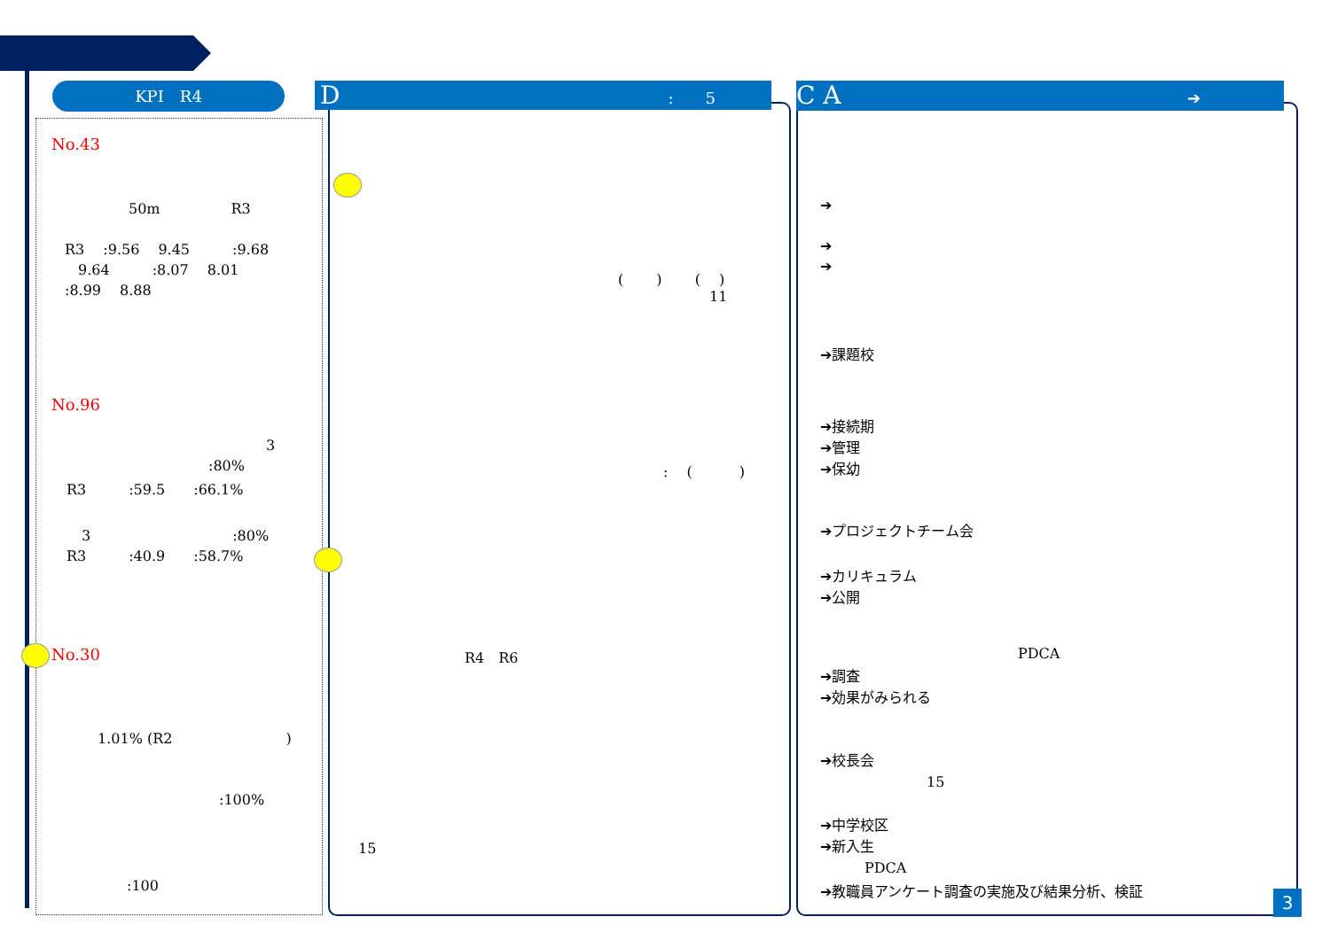KPI　R4 D:　　5 C A ➔
No.43
50m　　　　　R3
R3　 :9.56　 9.45　　　:9.68
9.64　　　:8.07　 8.01
:8.99　 8.88
No.96
3
:80%
R3　　　:59.5　　:66.1%
3　　　　　　　　　　:80%
R3　　　:40.9　　:58.7%
No.30
1.01% (R2　　　　　　　　)
:100%
:100
(　　 )　　 (　 )
11
:　 (　　　 )
R4　R6
15
➔
➔
➔
➔課題校
➔接続期
➔管理
➔保幼
➔プロジェクトチーム会
➔カリキュラム
➔公開
PDCA
➔調査
➔効果がみられる
➔校長会
15
➔中学校区
➔新入生
PDCA
➔教職員アンケート調査の実施及び結果分析、検証
3